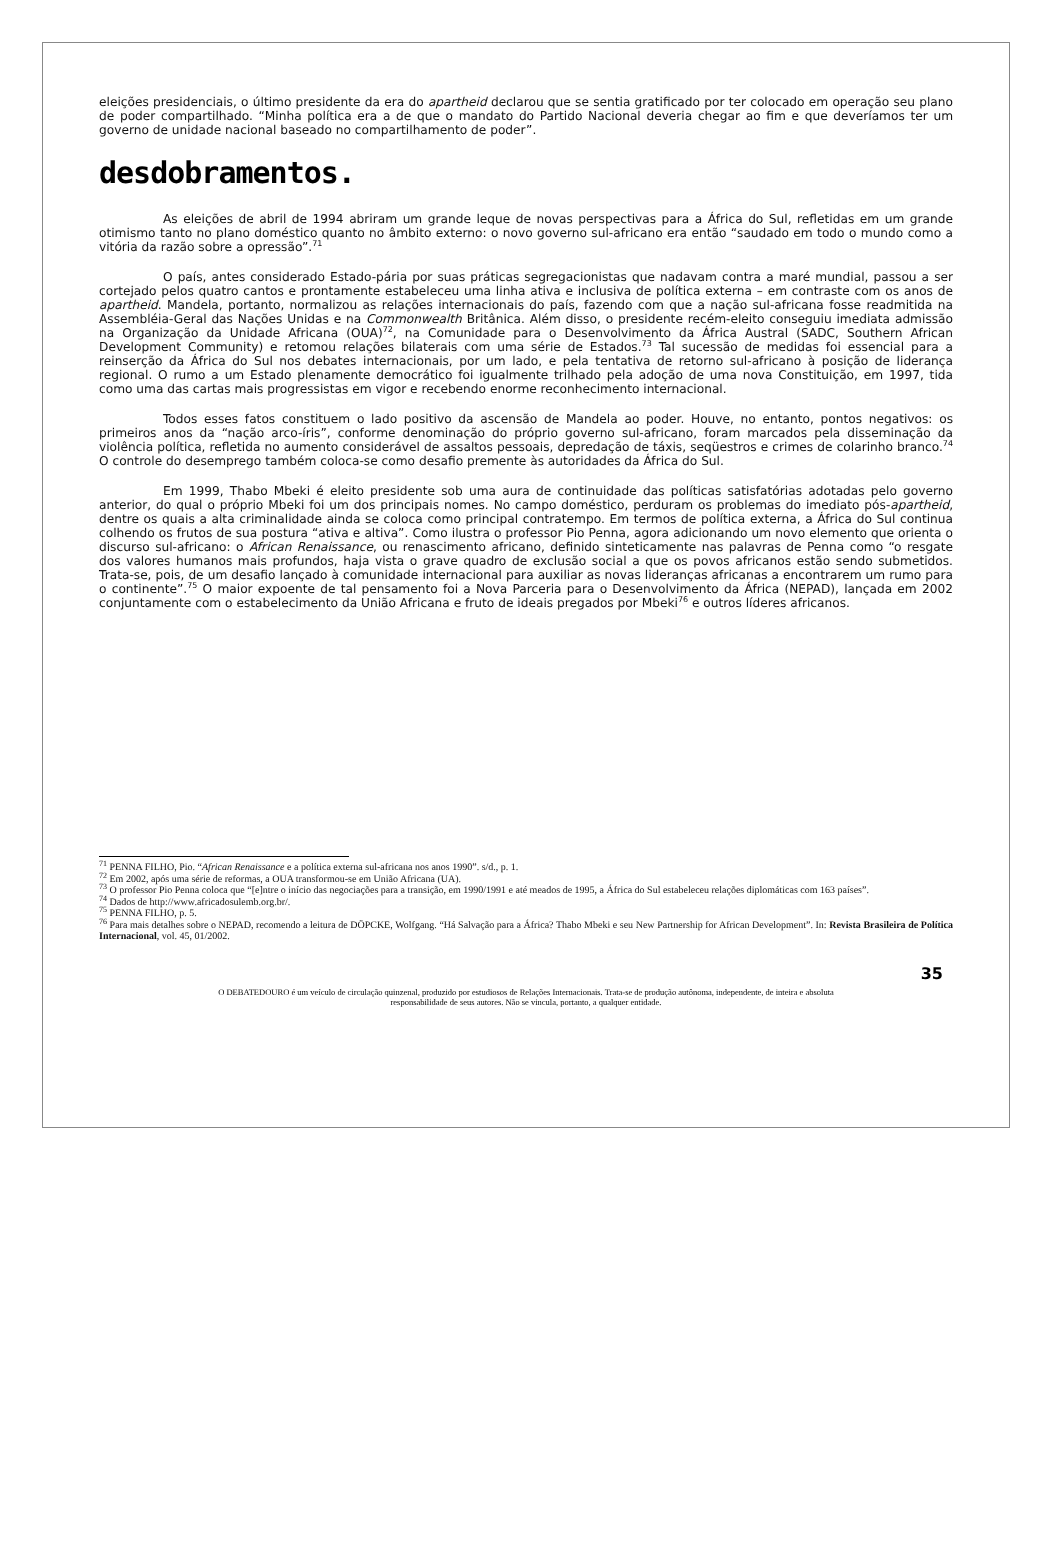eleições presidenciais, o último presidente da era do apartheid declarou que se sentia gratificado por ter colocado em operação seu plano de poder compartilhado. “Minha política era a de que o mandato do Partido Nacional deveria chegar ao fim e que deveríamos ter um governo de unidade nacional baseado no compartilhamento de poder”.
desdobramentos.
As eleições de abril de 1994 abriram um grande leque de novas perspectivas para a África do Sul, refletidas em um grande otimismo tanto no plano doméstico quanto no âmbito externo: o novo governo sul-africano era então “saudado em todo o mundo como a vitória da razão sobre a opressão”.<sup>71</sup>
O país, antes considerado Estado-pária por suas práticas segregacionistas que nadavam contra a maré mundial, passou a ser cortejado pelos quatro cantos e prontamente estabeleceu uma linha ativa e inclusiva de política externa – em contraste com os anos de apartheid. Mandela, portanto, normalizou as relações internacionais do país, fazendo com que a nação sul-africana fosse readmitida na Assembléia-Geral das Nações Unidas e na Commonwealth Britânica. Além disso, o presidente recém-eleito conseguiu imediata admissão na Organização da Unidade Africana (OUA)<sup>72</sup>, na Comunidade para o Desenvolvimento da África Austral (SADC, Southern African Development Community) e retomou relações bilaterais com uma série de Estados.<sup>73</sup> Tal sucessão de medidas foi essencial para a reinserção da África do Sul nos debates internacionais, por um lado, e pela tentativa de retorno sul-africano à posição de liderança regional. O rumo a um Estado plenamente democrático foi igualmente trilhado pela adoção de uma nova Constituição, em 1997, tida como uma das cartas mais progressistas em vigor e recebendo enorme reconhecimento internacional.
Todos esses fatos constituem o lado positivo da ascensão de Mandela ao poder. Houve, no entanto, pontos negativos: os primeiros anos da “nação arco-íris”, conforme denominação do próprio governo sul-africano, foram marcados pela disseminação da violência política, refletida no aumento considerável de assaltos pessoais, depredação de táxis, seqüestros e crimes de colarinho branco.<sup>74</sup> O controle do desemprego também coloca-se como desafio premente às autoridades da África do Sul.
Em 1999, Thabo Mbeki é eleito presidente sob uma aura de continuidade das políticas satisfatórias adotadas pelo governo anterior, do qual o próprio Mbeki foi um dos principais nomes. No campo doméstico, perduram os problemas do imediato pós-apartheid, dentre os quais a alta criminalidade ainda se coloca como principal contratempo. Em termos de política externa, a África do Sul continua colhendo os frutos de sua postura “ativa e altiva”. Como ilustra o professor Pio Penna, agora adicionando um novo elemento que orienta o discurso sul-africano: o African Renaissance, ou renascimento africano, definido sinteticamente nas palavras de Penna como “o resgate dos valores humanos mais profundos, haja vista o grave quadro de exclusão social a que os povos africanos estão sendo submetidos. Trata-se, pois, de um desafio lançado à comunidade internacional para auxiliar as novas lideranças africanas a encontrarem um rumo para o continente”.<sup>75</sup> O maior expoente de tal pensamento foi a Nova Parceria para o Desenvolvimento da África (NEPAD), lançada em 2002 conjuntamente com o estabelecimento da União Africana e fruto de ideais pregados por Mbeki<sup>76</sup> e outros líderes africanos.
<sup>71</sup> PENNA FILHO, Pio. “African Renaissance e a política externa sul-africana nos anos 1990”. s/d., p. 1.
<sup>72</sup> Em 2002, após uma série de reformas, a OUA transformou-se em União Africana (UA).
<sup>73</sup> O professor Pio Penna coloca que “[e]ntre o início das negociações para a transição, em 1990/1991 e até meados de 1995, a África do Sul estabeleceu relações diplomáticas com 163 países”.
<sup>74</sup> Dados de http://www.africadosulemb.org.br/.
<sup>75</sup> PENNA FILHO, p. 5.
<sup>76</sup> Para mais detalhes sobre o NEPAD, recomendo a leitura de DÖPCKE, Wolfgang. “Há Salvação para a África? Thabo Mbeki e seu New Partnership for African Development”. In: Revista Brasileira de Política Internacional, vol. 45, 01/2002.
35
O DEBATEDOURO é um veículo de circulação quinzenal, produzido por estudiosos de Relações Internacionais. Trata-se de produção autônoma, independente, de inteira e absoluta
responsabilidade de seus autores. Não se vincula, portanto, a qualquer entidade.